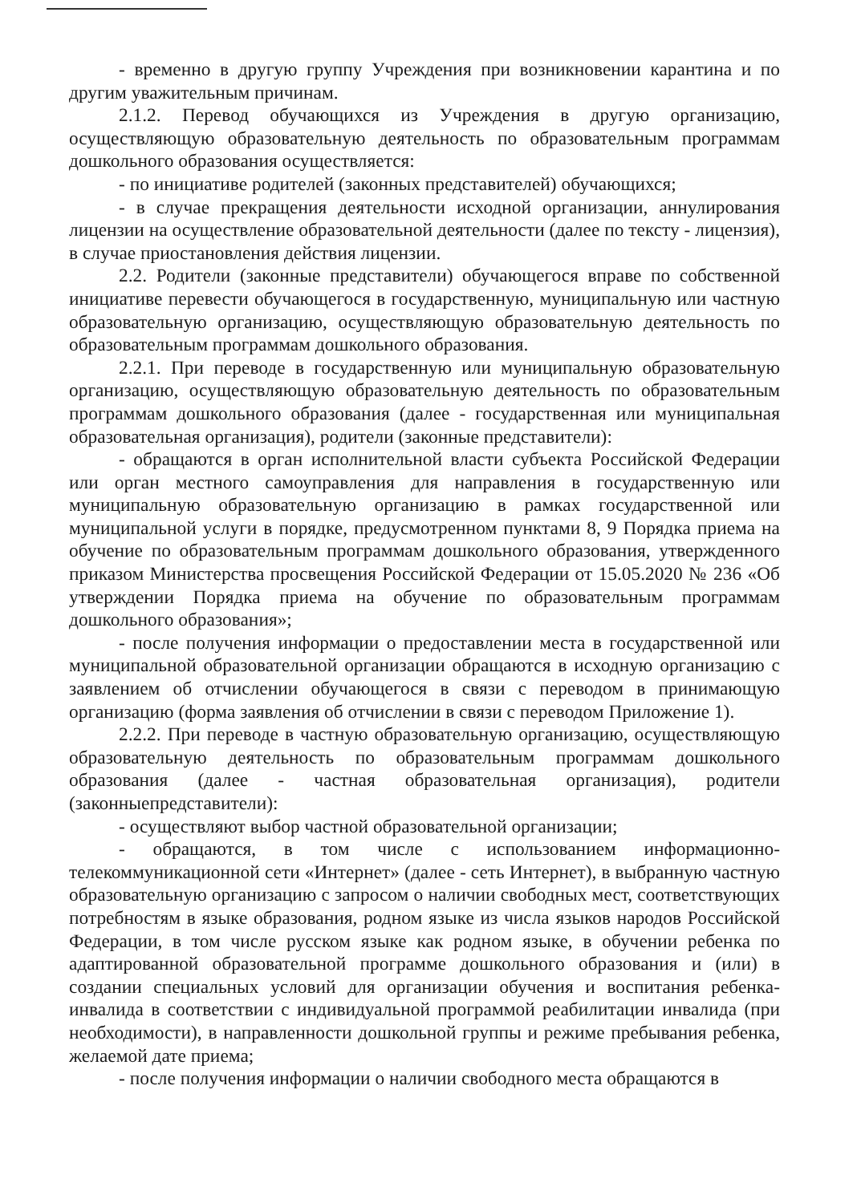- временно в другую группу Учреждения при возникновении карантина и по другим уважительным причинам.
2.1.2. Перевод обучающихся из Учреждения в другую организацию, осуществляющую образовательную деятельность по образовательным программам дошкольного образования осуществляется:
- по инициативе родителей (законных представителей) обучающихся;
- в случае прекращения деятельности исходной организации, аннулирования лицензии на осуществление образовательной деятельности (далее по тексту - лицензия), в случае приостановления действия лицензии.
2.2. Родители (законные представители) обучающегося вправе по собственной инициативе перевести обучающегося в государственную, муниципальную или частную образовательную организацию, осуществляющую образовательную деятельность по образовательным программам дошкольного образования.
2.2.1. При переводе в государственную или муниципальную образовательную организацию, осуществляющую образовательную деятельность по образовательным программам дошкольного образования (далее - государственная или муниципальная образовательная организация), родители (законные представители):
- обращаются в орган исполнительной власти субъекта Российской Федерации или орган местного самоуправления для направления в государственную или муниципальную образовательную организацию в рамках государственной или муниципальной услуги в порядке, предусмотренном пунктами 8, 9 Порядка приема на обучение по образовательным программам дошкольного образования, утвержденного приказом Министерства просвещения Российской Федерации от 15.05.2020 № 236 «Об утверждении Порядка приема на обучение по образовательным программам дошкольного образования»;
- после получения информации о предоставлении места в государственной или муниципальной образовательной организации обращаются в исходную организацию с заявлением об отчислении обучающегося в связи с переводом в принимающую организацию (форма заявления об отчислении в связи с переводом Приложение 1).
2.2.2. При переводе в частную образовательную организацию, осуществляющую образовательную деятельность по образовательным программам дошкольного образования (далее - частная образовательная организация), родители (законныепредставители):
- осуществляют выбор частной образовательной организации;
- обращаются, в том числе с использованием информационно-телекоммуникационной сети «Интернет» (далее - сеть Интернет), в выбранную частную образовательную организацию с запросом о наличии свободных мест, соответствующих потребностям в языке образования, родном языке из числа языков народов Российской Федерации, в том числе русском языке как родном языке, в обучении ребенка по адаптированной образовательной программе дошкольного образования и (или) в создании специальных условий для организации обучения и воспитания ребенка-инвалида в соответствии с индивидуальной программой реабилитации инвалида (при необходимости), в направленности дошкольной группы и режиме пребывания ребенка, желаемой дате приема;
- после получения информации о наличии свободного места обращаются в